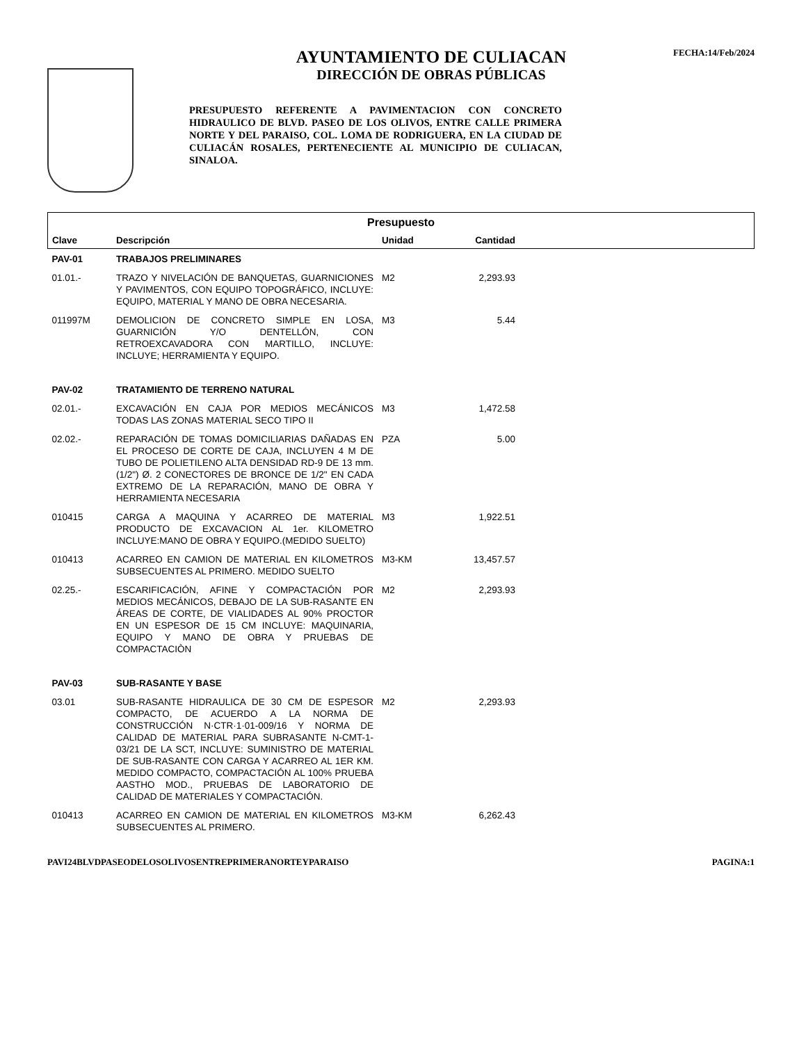AYUNTAMIENTO DE CULIACAN
DIRECCIÓN DE OBRAS PÚBLICAS
PRESUPUESTO REFERENTE A PAVIMENTACION CON CONCRETO HIDRAULICO DE BLVD. PASEO DE LOS OLIVOS, ENTRE CALLE PRIMERA NORTE Y DEL PARAISO, COL. LOMA DE RODRIGUERA, EN LA CIUDAD DE CULIACÁN ROSALES, PERTENECIENTE AL MUNICIPIO DE CULIACAN, SINALOA.
FECHA:14/Feb/2024
| Presupuesto | | | | |
| --- | --- | --- | --- | --- |
| Clave | Descripción | Unidad | Cantidad | |
| PAV-01 | TRABAJOS PRELIMINARES | | | |
| 01.01.- | TRAZO Y NIVELACIÓN DE BANQUETAS, GUARNICIONES Y PAVIMENTOS, CON EQUIPO TOPOGRÁFICO, INCLUYE: EQUIPO, MATERIAL Y MANO DE OBRA NECESARIA. | M2 | 2,293.93 | |
| 011997M | DEMOLICION DE CONCRETO SIMPLE EN LOSA, GUARNICIÓN Y/O DENTELLÓN, CON RETROEXCAVADORA CON MARTILLO, INCLUYE: INCLUYE; HERRAMIENTA Y EQUIPO. | M3 | 5.44 | |
| PAV-02 | TRATAMIENTO DE TERRENO NATURAL | | | |
| 02.01.- | EXCAVACIÓN EN CAJA POR MEDIOS MECÁNICOS TODAS LAS ZONAS MATERIAL SECO TIPO II | M3 | 1,472.58 | |
| 02.02.- | REPARACIÓN DE TOMAS DOMICILIARIAS DAÑADAS EN EL PROCESO DE CORTE DE CAJA, INCLUYEN 4 M DE TUBO DE POLIETILENO ALTA DENSIDAD RD-9 DE 13 mm.(1/2") Ø. 2 CONECTORES DE BRONCE DE 1/2" EN CADA EXTREMO DE LA REPARACIÓN, MANO DE OBRA Y HERRAMIENTA NECESARIA | PZA | 5.00 | |
| 010415 | CARGA A MAQUINA Y ACARREO DE MATERIAL PRODUCTO DE EXCAVACION AL 1er. KILOMETRO INCLUYE:MANO DE OBRA Y EQUIPO.(MEDIDO SUELTO) | M3 | 1,922.51 | |
| 010413 | ACARREO EN CAMION DE MATERIAL EN KILOMETROS SUBSECUENTES AL PRIMERO. MEDIDO SUELTO | M3-KM | 13,457.57 | |
| 02.25.- | ESCARIFICACIÓN, AFINE Y COMPACTACIÓN POR MEDIOS MECÁNICOS, DEBAJO DE LA SUB-RASANTE EN ÁREAS DE CORTE, DE VIALIDADES AL 90% PROCTOR EN UN ESPESOR DE 15 CM INCLUYE: MAQUINARIA, EQUIPO Y MANO DE OBRA Y PRUEBAS DE COMPACTACIÒN | M2 | 2,293.93 | |
| PAV-03 | SUB-RASANTE Y BASE | | | |
| 03.01 | SUB-RASANTE HIDRAULICA DE 30 CM DE ESPESOR COMPACTO, DE ACUERDO A LA NORMA DE CONSTRUCCIÓN N·CTR·1·01-009/16 Y NORMA DE CALIDAD DE MATERIAL PARA SUBRASANTE N-CMT-1-03/21 DE LA SCT, INCLUYE: SUMINISTRO DE MATERIAL DE SUB-RASANTE CON CARGA Y ACARREO AL 1ER KM. MEDIDO COMPACTO, COMPACTACIÓN AL 100% PRUEBA AASTHO MOD., PRUEBAS DE LABORATORIO DE CALIDAD DE MATERIALES Y COMPACTACIÓN. | M2 | 2,293.93 | |
| 010413 | ACARREO EN CAMION DE MATERIAL EN KILOMETROS SUBSECUENTES AL PRIMERO. | M3-KM | 6,262.43 | |
PAVI24BLVDPASEODELOSOLIVOSENTREPRIMERANORTEYPARAISO PAGINA:1